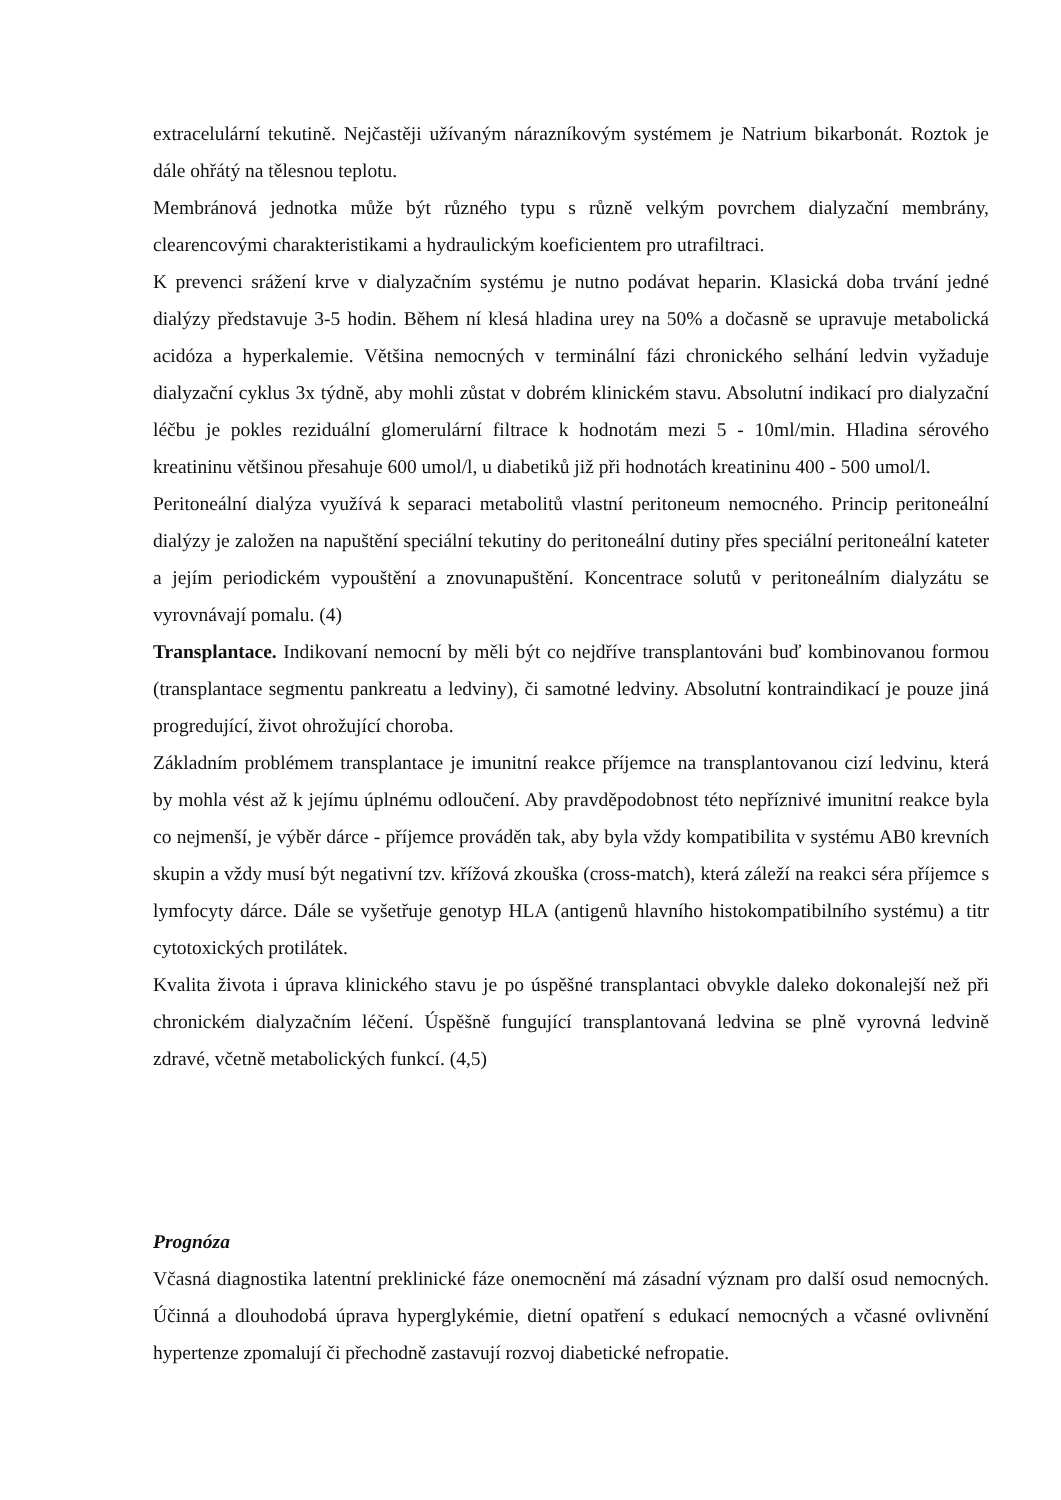extracelulární tekutině. Nejčastěji užívaným nárazníkovým systémem je Natrium bikarbonát. Roztok je dále ohřátý na tělesnou teplotu.
Membránová jednotka může být různého typu s různě velkým povrchem dialyzační membrány, clearencovými charakteristikami a hydraulickým koeficientem pro utrafiltraci.
K prevenci srážení krve v dialyzačním systému je nutno podávat heparin. Klasická doba trvání jedné dialýzy představuje 3-5 hodin. Během ní klesá hladina urey na 50% a dočasně se upravuje metabolická acidóza a hyperkalemie. Většina nemocných v terminální fázi chronického selhání ledvin vyžaduje dialyzační cyklus 3x týdně, aby mohli zůstat v dobrém klinickém stavu. Absolutní indikací pro dialyzační léčbu je pokles reziduální glomerulární filtrace k hodnotám mezi 5 - 10ml/min. Hladina sérového kreatininu většinou přesahuje 600 umol/l, u diabetiků již při hodnotách kreatininu 400 - 500 umol/l.
Peritoneální dialýza využívá k separaci metabolitů vlastní peritoneum nemocného. Princip peritoneální dialýzy je založen na napuštění speciální tekutiny do peritoneální dutiny přes speciální peritoneální kateter a jejím periodickém vypouštění a znovunapuštění. Koncentrace solutů v peritoneálním dialyzátu se vyrovnávají pomalu. (4)
Transplantace. Indikovaní nemocní by měli být co nejdříve transplantováni buď kombinovanou formou (transplantace segmentu pankreatu a ledviny), či samotné ledviny. Absolutní kontraindikací je pouze jiná progredující, život ohrožující choroba.
Základním problémem transplantace je imunitní reakce příjemce na transplantovanou cizí ledvinu, která by mohla vést až k jejímu úplnému odloučení. Aby pravděpodobnost této nepříznivé imunitní reakce byla co nejmenší, je výběr dárce - příjemce prováděn tak, aby byla vždy kompatibilita v systému AB0 krevních skupin a vždy musí být negativní tzv. křížová zkouška (cross-match), která záleží na reakci séra příjemce s lymfocyty dárce. Dále se vyšetřuje genotyp HLA (antigenů hlavního histokompatibilního systému) a titr cytotoxických protilátek.
Kvalita života i úprava klinického stavu je po úspěšné transplantaci obvykle daleko dokonalejší než při chronickém dialyzačním léčení. Úspěšně fungující transplantovaná ledvina se plně vyrovná ledvině zdravé, včetně metabolických funkcí. (4,5)
Prognóza
Včasná diagnostika latentní preklinické fáze onemocnění má zásadní význam pro další osud nemocných. Účinná a dlouhodobá úprava hyperglykémie, dietní opatření s edukací nemocných a včasné ovlivnění hypertenze zpomalují či přechodně zastavují rozvoj diabetické nefropatie.